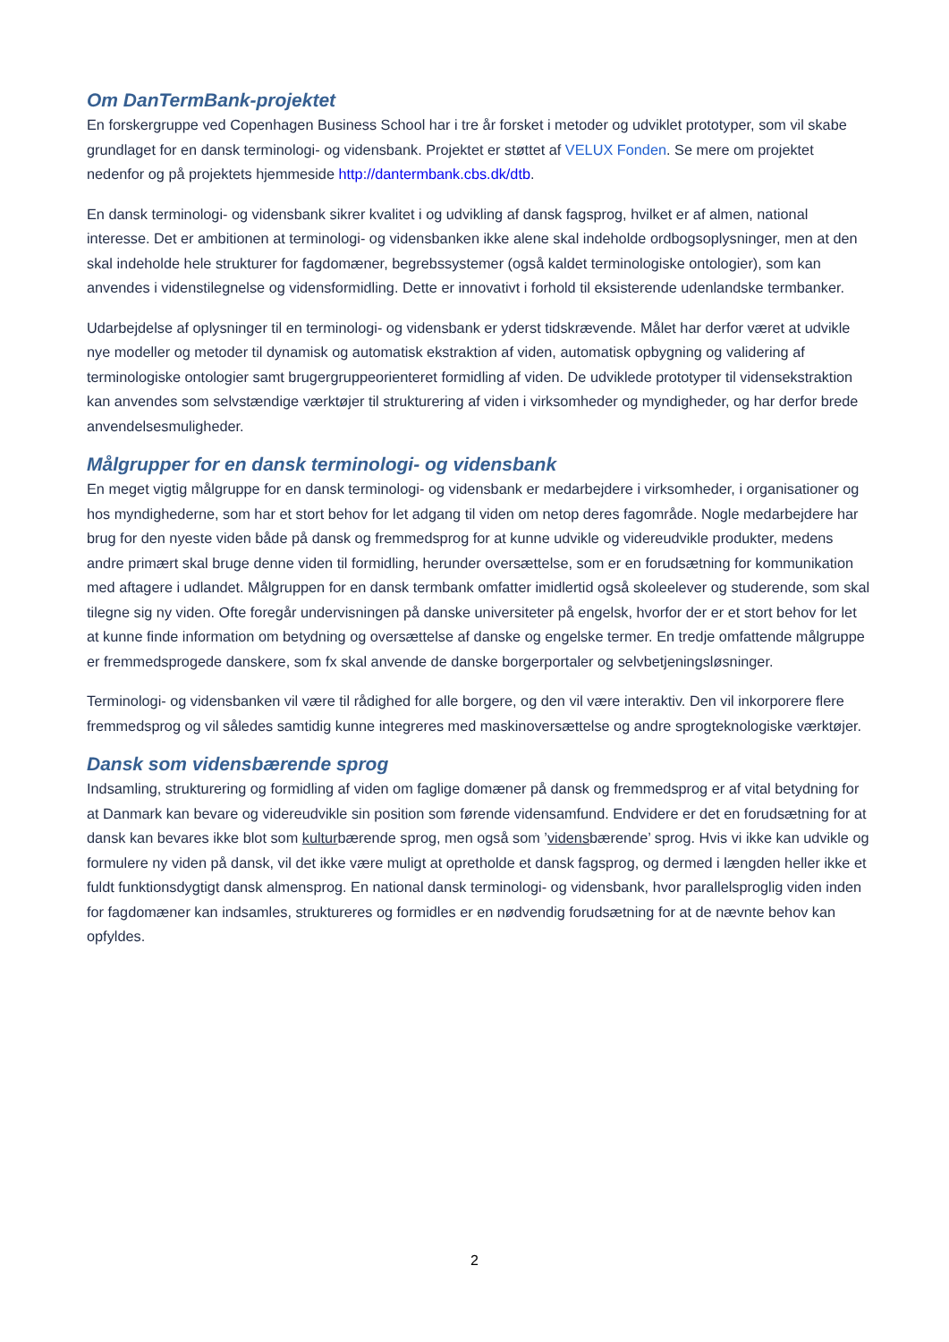Om DanTermBank-projektet
En forskergruppe ved Copenhagen Business School har i tre år forsket i metoder og udviklet prototyper, som vil skabe grundlaget for en dansk terminologi- og vidensbank. Projektet er støttet af VELUX Fonden. Se mere om projektet nedenfor og på projektets hjemmeside http://dantermbank.cbs.dk/dtb.
En dansk terminologi- og vidensbank sikrer kvalitet i og udvikling af dansk fagsprog, hvilket er af almen, national interesse. Det er ambitionen at terminologi- og vidensbanken ikke alene skal indeholde ordbogsoplysninger, men at den skal indeholde hele strukturer for fagdomæner, begrebssystemer (også kaldet terminologiske ontologier), som kan anvendes i videnstilegnelse og vidensformidling. Dette er innovativt i forhold til eksisterende udenlandske termbanker.
Udarbejdelse af oplysninger til en terminologi- og vidensbank er yderst tidskrævende. Målet har derfor været at udvikle nye modeller og metoder til dynamisk og automatisk ekstraktion af viden, automatisk opbygning og validering af terminologiske ontologier samt brugergruppeorienteret formidling af viden. De udviklede prototyper til vidensekstraktion kan anvendes som selvstændige værktøjer til strukturering af viden i virksomheder og myndigheder, og har derfor brede anvendelsesmuligheder.
Målgrupper for en dansk terminologi- og vidensbank
En meget vigtig målgruppe for en dansk terminologi- og vidensbank er medarbejdere i virksomheder, i organisationer og hos myndighederne, som har et stort behov for let adgang til viden om netop deres fagområde. Nogle medarbejdere har brug for den nyeste viden både på dansk og fremmedsprog for at kunne udvikle og videreudvikle produkter, medens andre primært skal bruge denne viden til formidling, herunder oversættelse, som er en forudsætning for kommunikation med aftagere i udlandet. Målgruppen for en dansk termbank omfatter imidlertid også skoleelever og studerende, som skal tilegne sig ny viden. Ofte foregår undervisningen på danske universiteter på engelsk, hvorfor der er et stort behov for let at kunne finde information om betydning og oversættelse af danske og engelske termer. En tredje omfattende målgruppe er fremmedsprogede danskere, som fx skal anvende de danske borgerportaler og selvbetjeningsløsninger.
Terminologi- og vidensbanken vil være til rådighed for alle borgere, og den vil være interaktiv. Den vil inkorporere flere fremmedsprog og vil således samtidig kunne integreres med maskinoversættelse og andre sprogteknologiske værktøjer.
Dansk som vidensbærende sprog
Indsamling, strukturering og formidling af viden om faglige domæner på dansk og fremmedsprog er af vital betydning for at Danmark kan bevare og videreudvikle sin position som førende vidensamfund. Endvidere er det en forudsætning for at dansk kan bevares ikke blot som kulturbærende sprog, men også som ’vidensbærende’ sprog. Hvis vi ikke kan udvikle og formulere ny viden på dansk, vil det ikke være muligt at opretholde et dansk fagsprog, og dermed i længden heller ikke et fuldt funktionsdygtigt dansk almensprog. En national dansk terminologi- og vidensbank, hvor parallelsproglig viden inden for fagdomæner kan indsamles, struktureres og formidles er en nødvendig forudsætning for at de nævnte behov kan opfyldes.
2